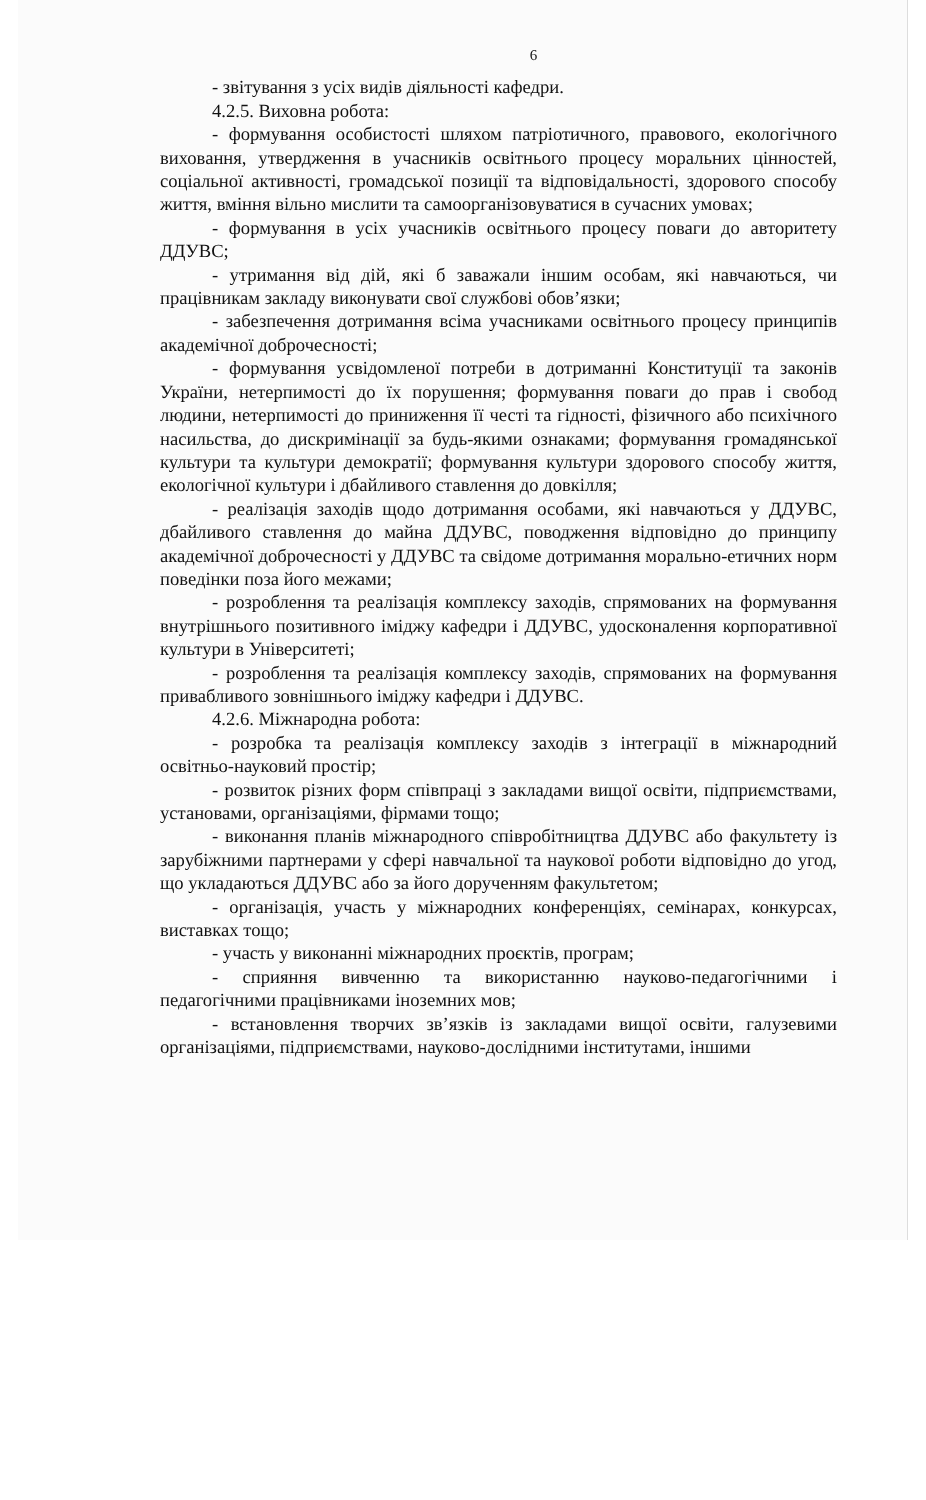6
- звітування з усіх видів діяльності кафедри.
4.2.5. Виховна робота:
- формування особистості шляхом патріотичного, правового, екологічного виховання, утвердження в учасників освітнього процесу моральних цінностей, соціальної активності, громадської позиції та відповідальності, здорового способу життя, вміння вільно мислити та самоорганізовуватися в сучасних умовах;
- формування в усіх учасників освітнього процесу поваги до авторитету ДДУВС;
- утримання від дій, які б заважали іншим особам, які навчаються, чи працівникам закладу виконувати свої службові обов’язки;
- забезпечення дотримання всіма учасниками освітнього процесу принципів академічної доброчесності;
- формування усвідомленої потреби в дотриманні Конституції та законів України, нетерпимості до їх порушення; формування поваги до прав і свобод людини, нетерпимості до приниження її честі та гідності, фізичного або психічного насильства, до дискримінації за будь-якими ознаками; формування громадянської культури та культури демократії; формування культури здорового способу життя, екологічної культури і дбайливого ставлення до довкілля;
- реалізація заходів щодо дотримання особами, які навчаються у ДДУВС, дбайливого ставлення до майна ДДУВС, поводження відповідно до принципу академічної доброчесності у ДДУВС та свідоме дотримання морально-етичних норм поведінки поза його межами;
- розроблення та реалізація комплексу заходів, спрямованих на формування внутрішнього позитивного іміджу кафедри і ДДУВС, удосконалення корпоративної культури в Університеті;
- розроблення та реалізація комплексу заходів, спрямованих на формування привабливого зовнішнього іміджу кафедри і ДДУВС.
4.2.6. Міжнародна робота:
- розробка та реалізація комплексу заходів з інтеграції в міжнародний освітньо-науковий простір;
- розвиток різних форм співпраці з закладами вищої освіти, підприємствами, установами, організаціями, фірмами тощо;
- виконання планів міжнародного співробітництва ДДУВС або факультету із зарубіжними партнерами у сфері навчальної та наукової роботи відповідно до угод, що укладаються ДДУВС або за його дорученням факультетом;
- організація, участь у міжнародних конференціях, семінарах, конкурсах, виставках тощо;
- участь у виконанні міжнародних проєктів, програм;
- сприяння вивченню та використанню науково-педагогічними і педагогічними працівниками іноземних мов;
- встановлення творчих зв’язків із закладами вищої освіти, галузевими організаціями, підприємствами, науково-дослідними інститутами, іншими